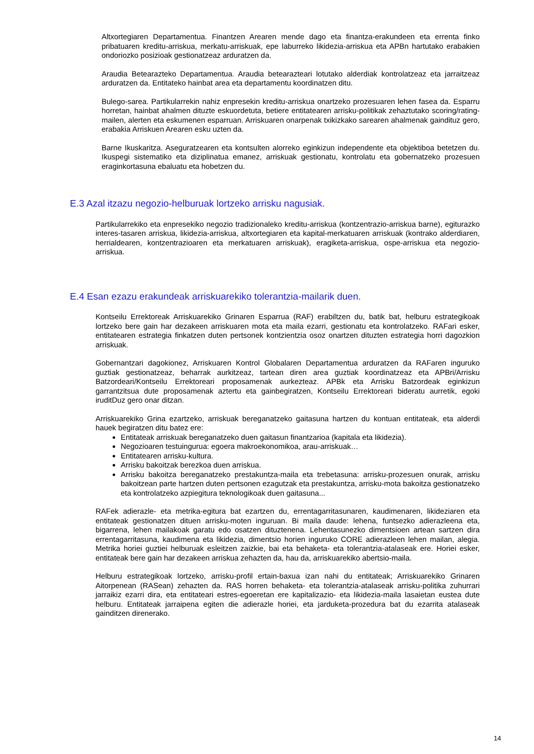Altxortegiaren Departamentua. Finantzen Arearen mende dago eta finantza-erakundeen eta errenta finko pribatuaren kreditu-arriskua, merkatu-arriskuak, epe laburreko likidezia-arriskua eta APBn hartutako erabakien ondoriozko posizioak gestionatzeaz arduratzen da.
Araudia Betearazteko Departamentua. Araudia betearazteari lotutako alderdiak kontrolatzeaz eta jarraitzeaz arduratzen da. Entitateko hainbat area eta departamentu koordinatzen ditu.
Bulego-sarea. Partikularrekin nahiz enpresekin kreditu-arriskua onartzeko prozesuaren lehen fasea da. Esparru horretan, hainbat ahalmen dituzte eskuordetuta, betiere entitatearen arrisku-politikak zehaztutako scoring/rating-mailen, alerten eta eskumenen esparruan. Arriskuaren onarpenak txikizkako sarearen ahalmenak gaindituz gero, erabakia Arriskuen Arearen esku uzten da.
Barne Ikuskaritza. Aseguratzearen eta kontsulten alorreko eginkizun independente eta objektiboa betetzen du. Ikuspegi sistematiko eta diziplinatua emanez, arriskuak gestionatu, kontrolatu eta gobernatzeko prozesuen eraginkortasuna ebaluatu eta hobetzen du.
E.3 Azal itzazu negozio-helburuak lortzeko arrisku nagusiak.
Partikularrekiko eta enpresekiko negozio tradizionaleko kreditu-arriskua (kontzentrazio-arriskua barne), egiturazko interes-tasaren arriskua, likidezia-arriskua, altxortegiaren eta kapital-merkatuaren arriskuak (kontrako alderdiaren, herrialdearen, kontzentrazioaren eta merkatuaren arriskuak), eragiketa-arriskua, ospe-arriskua eta negozio-arriskua.
E.4 Esan ezazu erakundeak arriskuarekiko tolerantzia-mailarik duen.
Kontseilu Errektoreak Arriskuarekiko Grinaren Esparrua (RAF) erabiltzen du, batik bat, helburu estrategikoak lortzeko bere gain har dezakeen arriskuaren mota eta maila ezarri, gestionatu eta kontrolatzeko. RAFari esker, entitatearen estrategia finkatzen duten pertsonek kontzientzia osoz onartzen dituzten estrategia horri dagozkion arriskuak.
Gobernantzari dagokionez, Arriskuaren Kontrol Globalaren Departamentua arduratzen da RAFaren inguruko guztiak gestionatzeaz, beharrak aurkitzeaz, tartean diren area guztiak koordinatzeaz eta APBri/Arrisku Batzordeari/Kontseilu Errektoreari proposamenak aurkezteaz. APBk eta Arrisku Batzordeak eginkizun garrantzitsua dute proposamenak aztertu eta gainbegiratzen, Kontseilu Errektoreari bideratu aurretik, egoki iruditDuz gero onar ditzan.
Arriskuarekiko Grina ezartzeko, arriskuak bereganatzeko gaitasuna hartzen du kontuan entitateak, eta alderdi hauek begiratzen ditu batez ere:
Entitateak arriskuak bereganatzeko duen gaitasun finantzarioa (kapitala eta likidezia).
Negozioaren testuingurua: egoera makroekonomikoa, arau-arriskuak…
Entitatearen arrisku-kultura.
Arrisku bakoitzak berezkoa duen arriskua.
Arrisku bakoitza bereganatzeko prestakuntza-maila eta trebetasuna: arrisku-prozesuen onurak, arrisku bakoitzean parte hartzen duten pertsonen ezagutzak eta prestakuntza, arrisku-mota bakoitza gestionatzeko eta kontrolatzeko azpiegitura teknologikoak duen gaitasuna...
RAFek adierazle- eta metrika-egitura bat ezartzen du, errentagarritasunaren, kaudimenaren, likideziaren eta entitateak gestionatzen dituen arrisku-moten inguruan. Bi maila daude: lehena, funtsezko adierazleena eta, bigarrena, lehen mailakoak garatu edo osatzen dituztenena. Lehentasunezko dimentsioen artean sartzen dira errentagarritasuna, kaudimena eta likidezia, dimentsio horien inguruko CORE adierazleen lehen mailan, alegia. Metrika horiei guztiei helburuak esleitzen zaizkie, bai eta behaketa- eta tolerantzia-atalaseak ere. Horiei esker, entitateak bere gain har dezakeen arriskua zehazten da, hau da, arriskuarekiko abertsio-maila.
Helburu estrategikoak lortzeko, arrisku-profil ertain-baxua izan nahi du entitateak; Arriskuarekiko Grinaren Aitorpenean (RASean) zehazten da. RAS horren behaketa- eta tolerantzia-atalaseak arrisku-politika zuhurrari jarraikiz ezarri dira, eta entitateari estres-egoeretan ere kapitalizazio- eta likidezia-maila lasaietan eustea dute helburu. Entitateak jarraipena egiten die adierazle horiei, eta jarduketa-prozedura bat du ezarrita atalaseak gainditzen direnerako.
14